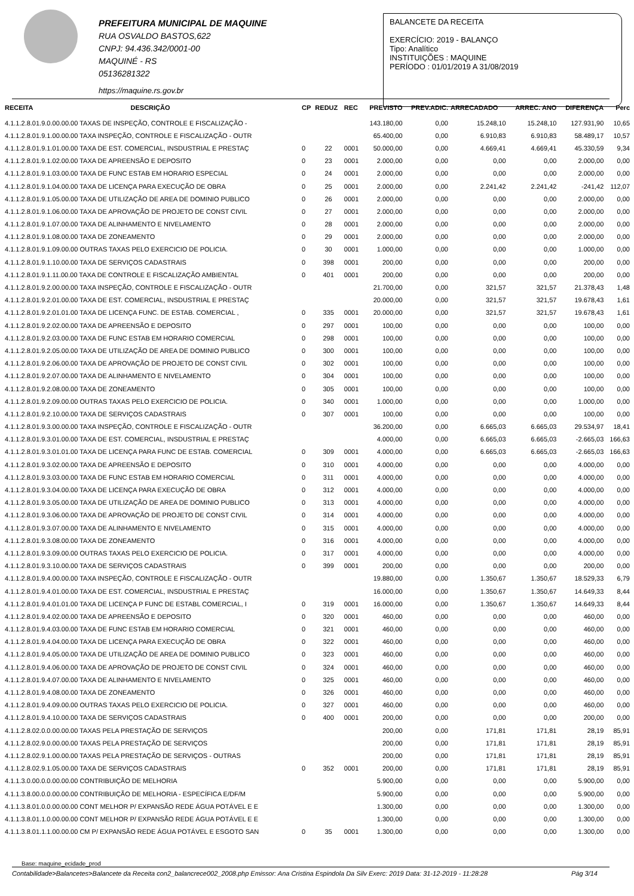PREFEITURA MUNICIPAL DE MAQUINE
RUA OSVALDO BASTOS,622
CNPJ: 94.436.342/0001-00
MAQUINÉ - RS
05136281322
https://maquine.rs.gov.br
BALANCETE DA RECEITA
EXERCÍCIO: 2019 - BALANÇO
Tipo: Analítico
INSTITUIÇÕES : MAQUINE
PERÍODO : 01/01/2019 A 31/08/2019
| RECEITA | DESCRIÇÃO | CP | REDUZ | REC | PREVISTO | PREV.ADIC. | ARRECADADO | ARREC. ANO | DIFERENÇA | Perc |
| --- | --- | --- | --- | --- | --- | --- | --- | --- | --- | --- |
| 4.1.1.2.8.01.9.0.00.00.00 TAXAS DE INSPEÇÃO, CONTROLE E FISCALIZAÇÃO - | | | | | 143.180,00 | 0,00 | 15.248,10 | 15.248,10 | 127.931,90 | 10,65 |
| 4.1.1.2.8.01.9.1.00.00.00 TAXA INSPEÇÃO, CONTROLE E FISCALIZAÇÃO - OUTR | | | | | 65.400,00 | 0,00 | 6.910,83 | 6.910,83 | 58.489,17 | 10,57 |
| 4.1.1.2.8.01.9.1.01.00.00 TAXA DE EST. COMERCIAL, INSDUSTRIAL E PRESTAÇ | | 0 | 22 | 0001 | 50.000,00 | 0,00 | 4.669,41 | 4.669,41 | 45.330,59 | 9,34 |
| 4.1.1.2.8.01.9.1.02.00.00 TAXA DE APREENSÃO E DEPOSITO | | 0 | 23 | 0001 | 2.000,00 | 0,00 | 0,00 | 0,00 | 2.000,00 | 0,00 |
| 4.1.1.2.8.01.9.1.03.00.00 TAXA DE FUNC ESTAB EM HORARIO ESPECIAL | | 0 | 24 | 0001 | 2.000,00 | 0,00 | 0,00 | 0,00 | 2.000,00 | 0,00 |
| 4.1.1.2.8.01.9.1.04.00.00 TAXA DE LICENÇA PARA EXECUÇÃO DE OBRA | | 0 | 25 | 0001 | 2.000,00 | 0,00 | 2.241,42 | 2.241,42 | -241,42 | 112,07 |
| 4.1.1.2.8.01.9.1.05.00.00 TAXA DE UTILIZAÇÃO DE AREA DE DOMINIO PUBLICO | | 0 | 26 | 0001 | 2.000,00 | 0,00 | 0,00 | 0,00 | 2.000,00 | 0,00 |
| 4.1.1.2.8.01.9.1.06.00.00 TAXA DE APROVAÇÃO DE PROJETO DE CONST CIVIL | | 0 | 27 | 0001 | 2.000,00 | 0,00 | 0,00 | 0,00 | 2.000,00 | 0,00 |
| 4.1.1.2.8.01.9.1.07.00.00 TAXA DE ALINHAMENTO E NIVELAMENTO | | 0 | 28 | 0001 | 2.000,00 | 0,00 | 0,00 | 0,00 | 2.000,00 | 0,00 |
| 4.1.1.2.8.01.9.1.08.00.00 TAXA DE ZONEAMENTO | | 0 | 29 | 0001 | 2.000,00 | 0,00 | 0,00 | 0,00 | 2.000,00 | 0,00 |
| 4.1.1.2.8.01.9.1.09.00.00 OUTRAS TAXAS PELO EXERCICIO DE POLICIA. | | 0 | 30 | 0001 | 1.000,00 | 0,00 | 0,00 | 0,00 | 1.000,00 | 0,00 |
| 4.1.1.2.8.01.9.1.10.00.00 TAXA DE SERVIÇOS CADASTRAIS | | 0 | 398 | 0001 | 200,00 | 0,00 | 0,00 | 0,00 | 200,00 | 0,00 |
| 4.1.1.2.8.01.9.1.11.00.00 TAXA DE CONTROLE E FISCALIZAÇÃO AMBIENTAL | | 0 | 401 | 0001 | 200,00 | 0,00 | 0,00 | 0,00 | 200,00 | 0,00 |
| 4.1.1.2.8.01.9.2.00.00.00 TAXA INSPEÇÃO, CONTROLE E FISCALIZAÇÃO - OUTR | | | | | 21.700,00 | 0,00 | 321,57 | 321,57 | 21.378,43 | 1,48 |
| 4.1.1.2.8.01.9.2.01.00.00 TAXA DE EST. COMERCIAL, INSDUSTRIAL E PRESTAÇ | | | | | 20.000,00 | 0,00 | 321,57 | 321,57 | 19.678,43 | 1,61 |
| 4.1.1.2.8.01.9.2.01.01.00 TAXA DE LICENÇA FUNC. DE ESTAB. COMERCIAL , | | 0 | 335 | 0001 | 20.000,00 | 0,00 | 321,57 | 321,57 | 19.678,43 | 1,61 |
| 4.1.1.2.8.01.9.2.02.00.00 TAXA DE APREENSÃO E DEPOSITO | | 0 | 297 | 0001 | 100,00 | 0,00 | 0,00 | 0,00 | 100,00 | 0,00 |
| 4.1.1.2.8.01.9.2.03.00.00 TAXA DE FUNC ESTAB EM HORARIO COMERCIAL | | 0 | 298 | 0001 | 100,00 | 0,00 | 0,00 | 0,00 | 100,00 | 0,00 |
| 4.1.1.2.8.01.9.2.05.00.00 TAXA DE UTILIZAÇÃO DE AREA DE DOMINIO PUBLICO | | 0 | 300 | 0001 | 100,00 | 0,00 | 0,00 | 0,00 | 100,00 | 0,00 |
| 4.1.1.2.8.01.9.2.06.00.00 TAXA DE APROVAÇÃO DE PROJETO DE CONST CIVIL | | 0 | 302 | 0001 | 100,00 | 0,00 | 0,00 | 0,00 | 100,00 | 0,00 |
| 4.1.1.2.8.01.9.2.07.00.00 TAXA DE ALINHAMENTO E NIVELAMENTO | | 0 | 304 | 0001 | 100,00 | 0,00 | 0,00 | 0,00 | 100,00 | 0,00 |
| 4.1.1.2.8.01.9.2.08.00.00 TAXA DE ZONEAMENTO | | 0 | 305 | 0001 | 100,00 | 0,00 | 0,00 | 0,00 | 100,00 | 0,00 |
| 4.1.1.2.8.01.9.2.09.00.00 OUTRAS TAXAS PELO EXERCICIO DE POLICIA. | | 0 | 340 | 0001 | 1.000,00 | 0,00 | 0,00 | 0,00 | 1.000,00 | 0,00 |
| 4.1.1.2.8.01.9.2.10.00.00 TAXA DE SERVIÇOS CADASTRAIS | | 0 | 307 | 0001 | 100,00 | 0,00 | 0,00 | 0,00 | 100,00 | 0,00 |
| 4.1.1.2.8.01.9.3.00.00.00 TAXA INSPEÇÃO, CONTROLE E FISCALIZAÇÃO - OUTR | | | | | 36.200,00 | 0,00 | 6.665,03 | 6.665,03 | 29.534,97 | 18,41 |
| 4.1.1.2.8.01.9.3.01.00.00 TAXA DE EST. COMERCIAL, INSDUSTRIAL E PRESTAÇ | | | | | 4.000,00 | 0,00 | 6.665,03 | 6.665,03 | -2.665,03 | 166,63 |
| 4.1.1.2.8.01.9.3.01.01.00 TAXA DE LICENÇA PARA FUNC DE ESTAB. COMERCIAL | | 0 | 309 | 0001 | 4.000,00 | 0,00 | 6.665,03 | 6.665,03 | -2.665,03 | 166,63 |
| 4.1.1.2.8.01.9.3.02.00.00 TAXA DE APREENSÃO E DEPOSITO | | 0 | 310 | 0001 | 4.000,00 | 0,00 | 0,00 | 0,00 | 4.000,00 | 0,00 |
| 4.1.1.2.8.01.9.3.03.00.00 TAXA DE FUNC ESTAB EM HORARIO COMERCIAL | | 0 | 311 | 0001 | 4.000,00 | 0,00 | 0,00 | 0,00 | 4.000,00 | 0,00 |
| 4.1.1.2.8.01.9.3.04.00.00 TAXA DE LICENÇA PARA EXECUÇÃO DE OBRA | | 0 | 312 | 0001 | 4.000,00 | 0,00 | 0,00 | 0,00 | 4.000,00 | 0,00 |
| 4.1.1.2.8.01.9.3.05.00.00 TAXA DE UTILIZAÇÃO DE AREA DE DOMINIO PUBLICO | | 0 | 313 | 0001 | 4.000,00 | 0,00 | 0,00 | 0,00 | 4.000,00 | 0,00 |
| 4.1.1.2.8.01.9.3.06.00.00 TAXA DE APROVAÇÃO DE PROJETO DE CONST CIVIL | | 0 | 314 | 0001 | 4.000,00 | 0,00 | 0,00 | 0,00 | 4.000,00 | 0,00 |
| 4.1.1.2.8.01.9.3.07.00.00 TAXA DE ALINHAMENTO E NIVELAMENTO | | 0 | 315 | 0001 | 4.000,00 | 0,00 | 0,00 | 0,00 | 4.000,00 | 0,00 |
| 4.1.1.2.8.01.9.3.08.00.00 TAXA DE ZONEAMENTO | | 0 | 316 | 0001 | 4.000,00 | 0,00 | 0,00 | 0,00 | 4.000,00 | 0,00 |
| 4.1.1.2.8.01.9.3.09.00.00 OUTRAS TAXAS PELO EXERCICIO DE POLICIA. | | 0 | 317 | 0001 | 4.000,00 | 0,00 | 0,00 | 0,00 | 4.000,00 | 0,00 |
| 4.1.1.2.8.01.9.3.10.00.00 TAXA DE SERVIÇOS CADASTRAIS | | 0 | 399 | 0001 | 200,00 | 0,00 | 0,00 | 0,00 | 200,00 | 0,00 |
| 4.1.1.2.8.01.9.4.00.00.00 TAXA INSPEÇÃO, CONTROLE E FISCALIZAÇÃO - OUTR | | | | | 19.880,00 | 0,00 | 1.350,67 | 1.350,67 | 18.529,33 | 6,79 |
| 4.1.1.2.8.01.9.4.01.00.00 TAXA DE EST. COMERCIAL, INSDUSTRIAL E PRESTAÇ | | | | | 16.000,00 | 0,00 | 1.350,67 | 1.350,67 | 14.649,33 | 8,44 |
| 4.1.1.2.8.01.9.4.01.01.00 TAXA DE LICENÇA P FUNC DE ESTABL COMERCIAL, I | | 0 | 319 | 0001 | 16.000,00 | 0,00 | 1.350,67 | 1.350,67 | 14.649,33 | 8,44 |
| 4.1.1.2.8.01.9.4.02.00.00 TAXA DE APREENSÃO E DEPOSITO | | 0 | 320 | 0001 | 460,00 | 0,00 | 0,00 | 0,00 | 460,00 | 0,00 |
| 4.1.1.2.8.01.9.4.03.00.00 TAXA DE FUNC ESTAB EM HORARIO COMERCIAL | | 0 | 321 | 0001 | 460,00 | 0,00 | 0,00 | 0,00 | 460,00 | 0,00 |
| 4.1.1.2.8.01.9.4.04.00.00 TAXA DE LICENÇA PARA EXECUÇÃO DE OBRA | | 0 | 322 | 0001 | 460,00 | 0,00 | 0,00 | 0,00 | 460,00 | 0,00 |
| 4.1.1.2.8.01.9.4.05.00.00 TAXA DE UTILIZAÇÃO DE AREA DE DOMINIO PUBLICO | | 0 | 323 | 0001 | 460,00 | 0,00 | 0,00 | 0,00 | 460,00 | 0,00 |
| 4.1.1.2.8.01.9.4.06.00.00 TAXA DE APROVAÇÃO DE PROJETO DE CONST CIVIL | | 0 | 324 | 0001 | 460,00 | 0,00 | 0,00 | 0,00 | 460,00 | 0,00 |
| 4.1.1.2.8.01.9.4.07.00.00 TAXA DE ALINHAMENTO E NIVELAMENTO | | 0 | 325 | 0001 | 460,00 | 0,00 | 0,00 | 0,00 | 460,00 | 0,00 |
| 4.1.1.2.8.01.9.4.08.00.00 TAXA DE ZONEAMENTO | | 0 | 326 | 0001 | 460,00 | 0,00 | 0,00 | 0,00 | 460,00 | 0,00 |
| 4.1.1.2.8.01.9.4.09.00.00 OUTRAS TAXAS PELO EXERCICIO DE POLICIA. | | 0 | 327 | 0001 | 460,00 | 0,00 | 0,00 | 0,00 | 460,00 | 0,00 |
| 4.1.1.2.8.01.9.4.10.00.00 TAXA DE SERVIÇOS CADASTRAIS | | 0 | 400 | 0001 | 200,00 | 0,00 | 0,00 | 0,00 | 200,00 | 0,00 |
| 4.1.1.2.8.02.0.0.00.00.00 TAXAS PELA PRESTAÇÃO DE SERVIÇOS | | | | | 200,00 | 0,00 | 171,81 | 171,81 | 28,19 | 85,91 |
| 4.1.1.2.8.02.9.0.00.00.00 TAXAS PELA PRESTAÇÃO DE SERVIÇOS | | | | | 200,00 | 0,00 | 171,81 | 171,81 | 28,19 | 85,91 |
| 4.1.1.2.8.02.9.1.00.00.00 TAXAS PELA PRESTAÇÃO DE SERVIÇOS - OUTRAS | | | | | 200,00 | 0,00 | 171,81 | 171,81 | 28,19 | 85,91 |
| 4.1.1.2.8.02.9.1.05.00.00 TAXA DE SERVIÇOS CADASTRAIS | | 0 | 352 | 0001 | 200,00 | 0,00 | 171,81 | 171,81 | 28,19 | 85,91 |
| 4.1.1.3.0.00.0.0.00.00.00 CONTRIBUIÇÃO DE MELHORIA | | | | | 5.900,00 | 0,00 | 0,00 | 0,00 | 5.900,00 | 0,00 |
| 4.1.1.3.8.00.0.0.00.00.00 CONTRIBUIÇÃO DE MELHORIA - ESPECÍFICA E/DF/M | | | | | 5.900,00 | 0,00 | 0,00 | 0,00 | 5.900,00 | 0,00 |
| 4.1.1.3.8.01.0.0.00.00.00 CONT MELHOR P/ EXPANSÃO REDE ÁGUA POTÁVEL E E | | | | | 1.300,00 | 0,00 | 0,00 | 0,00 | 1.300,00 | 0,00 |
| 4.1.1.3.8.01.1.0.00.00.00 CONT MELHOR P/ EXPANSÃO REDE ÁGUA POTÁVEL E E | | | | | 1.300,00 | 0,00 | 0,00 | 0,00 | 1.300,00 | 0,00 |
| 4.1.1.3.8.01.1.1.00.00.00 CM P/ EXPANSÃO REDE ÁGUA POTÁVEL E ESGOTO SAN | | 0 | 35 | 0001 | 1.300,00 | 0,00 | 0,00 | 0,00 | 1.300,00 | 0,00 |
Base: maquine_ecidade_prod
Contabilidade>Balancetes>Balancete da Receita con2_balancrece002_2008.php Emissor: Ana Cristina Espindola Da Silv Exerc: 2019 Data: 31-12-2019 - 11:28:28 Pág 3/14